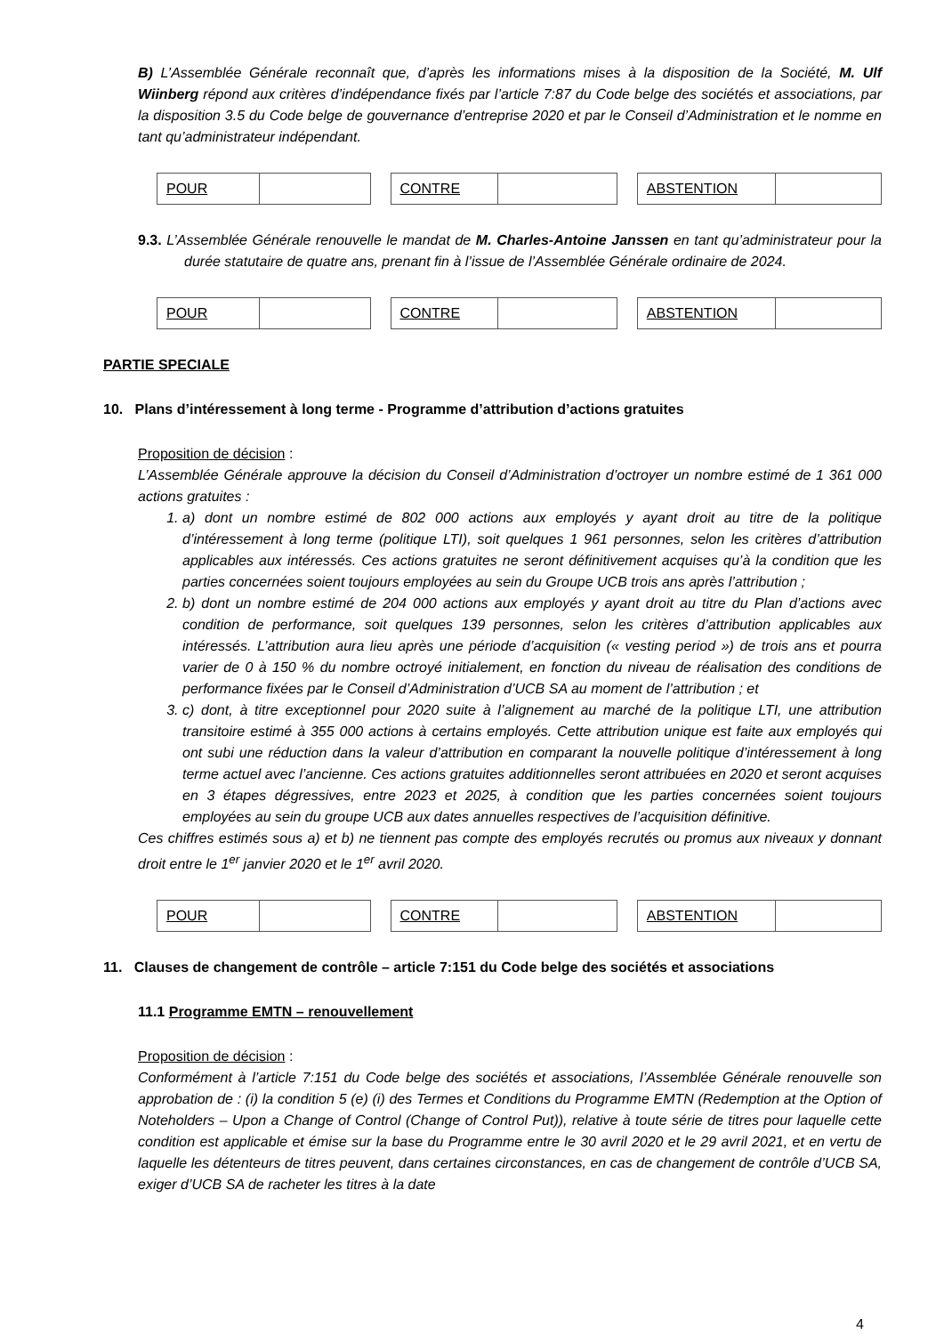B) L’Assemblée Générale reconnaît que, d’après les informations mises à la disposition de la Société, M. Ulf Wiinberg répond aux critères d’indépendance fixés par l’article 7:87 du Code belge des sociétés et associations, par la disposition 3.5 du Code belge de gouvernance d’entreprise 2020 et par le Conseil d’Administration et le nomme en tant qu’administrateur indépendant.
| POUR | |
| CONTRE | |
| ABSTENTION | |
9.3. L’Assemblée Générale renouvelle le mandat de M. Charles-Antoine Janssen en tant qu’administrateur pour la durée statutaire de quatre ans, prenant fin à l’issue de l’Assemblée Générale ordinaire de 2024.
| POUR | |
| CONTRE | |
| ABSTENTION | |
PARTIE SPECIALE
10. Plans d’intéressement à long terme - Programme d’attribution d’actions gratuites
Proposition de décision :
L’Assemblée Générale approuve la décision du Conseil d’Administration d’octroyer un nombre estimé de 1 361 000 actions gratuites :
1. a) dont un nombre estimé de 802 000 actions aux employés y ayant droit au titre de la politique d’intéressement à long terme (politique LTI), soit quelques 1 961 personnes, selon les critères d’attribution applicables aux intéressés. Ces actions gratuites ne seront définitivement acquises qu’à la condition que les parties concernées soient toujours employées au sein du Groupe UCB trois ans après l’attribution ;
2. b) dont un nombre estimé de 204 000 actions aux employés y ayant droit au titre du Plan d’actions avec condition de performance, soit quelques 139 personnes, selon les critères d’attribution applicables aux intéressés. L’attribution aura lieu après une période d’acquisition (« vesting period ») de trois ans et pourra varier de 0 à 150 % du nombre octroyé initialement, en fonction du niveau de réalisation des conditions de performance fixées par le Conseil d’Administration d’UCB SA au moment de l’attribution ; et
3. c) dont, à titre exceptionnel pour 2020 suite à l’alignement au marché de la politique LTI, une attribution transitoire estimé à 355 000 actions à certains employés. Cette attribution unique est faite aux employés qui ont subi une réduction dans la valeur d’attribution en comparant la nouvelle politique d’intéressement à long terme actuel avec l’ancienne. Ces actions gratuites additionnelles seront attribuées en 2020 et seront acquises en 3 étapes dégressives, entre 2023 et 2025, à condition que les parties concernées soient toujours employées au sein du groupe UCB aux dates annuelles respectives de l’acquisition définitive.
Ces chiffres estimés sous a) et b) ne tiennent pas compte des employés recrutés ou promus aux niveaux y donnant droit entre le 1<sup>er</sup> janvier 2020 et le 1<sup>er</sup> avril 2020.
| POUR | |
| CONTRE | |
| ABSTENTION | |
11. Clauses de changement de contrôle – article 7:151 du Code belge des sociétés et associations
11.1 Programme EMTN – renouvellement
Proposition de décision :
Conformément à l’article 7:151 du Code belge des sociétés et associations, l’Assemblée Générale renouvelle son approbation de : (i) la condition 5 (e) (i) des Termes et Conditions du Programme EMTN (Redemption at the Option of Noteholders – Upon a Change of Control (Change of Control Put)), relative à toute série de titres pour laquelle cette condition est applicable et émise sur la base du Programme entre le 30 avril 2020 et le 29 avril 2021, et en vertu de laquelle les détenteurs de titres peuvent, dans certaines circonstances, en cas de changement de contrôle d’UCB SA, exiger d’UCB SA de racheter les titres à la date
4